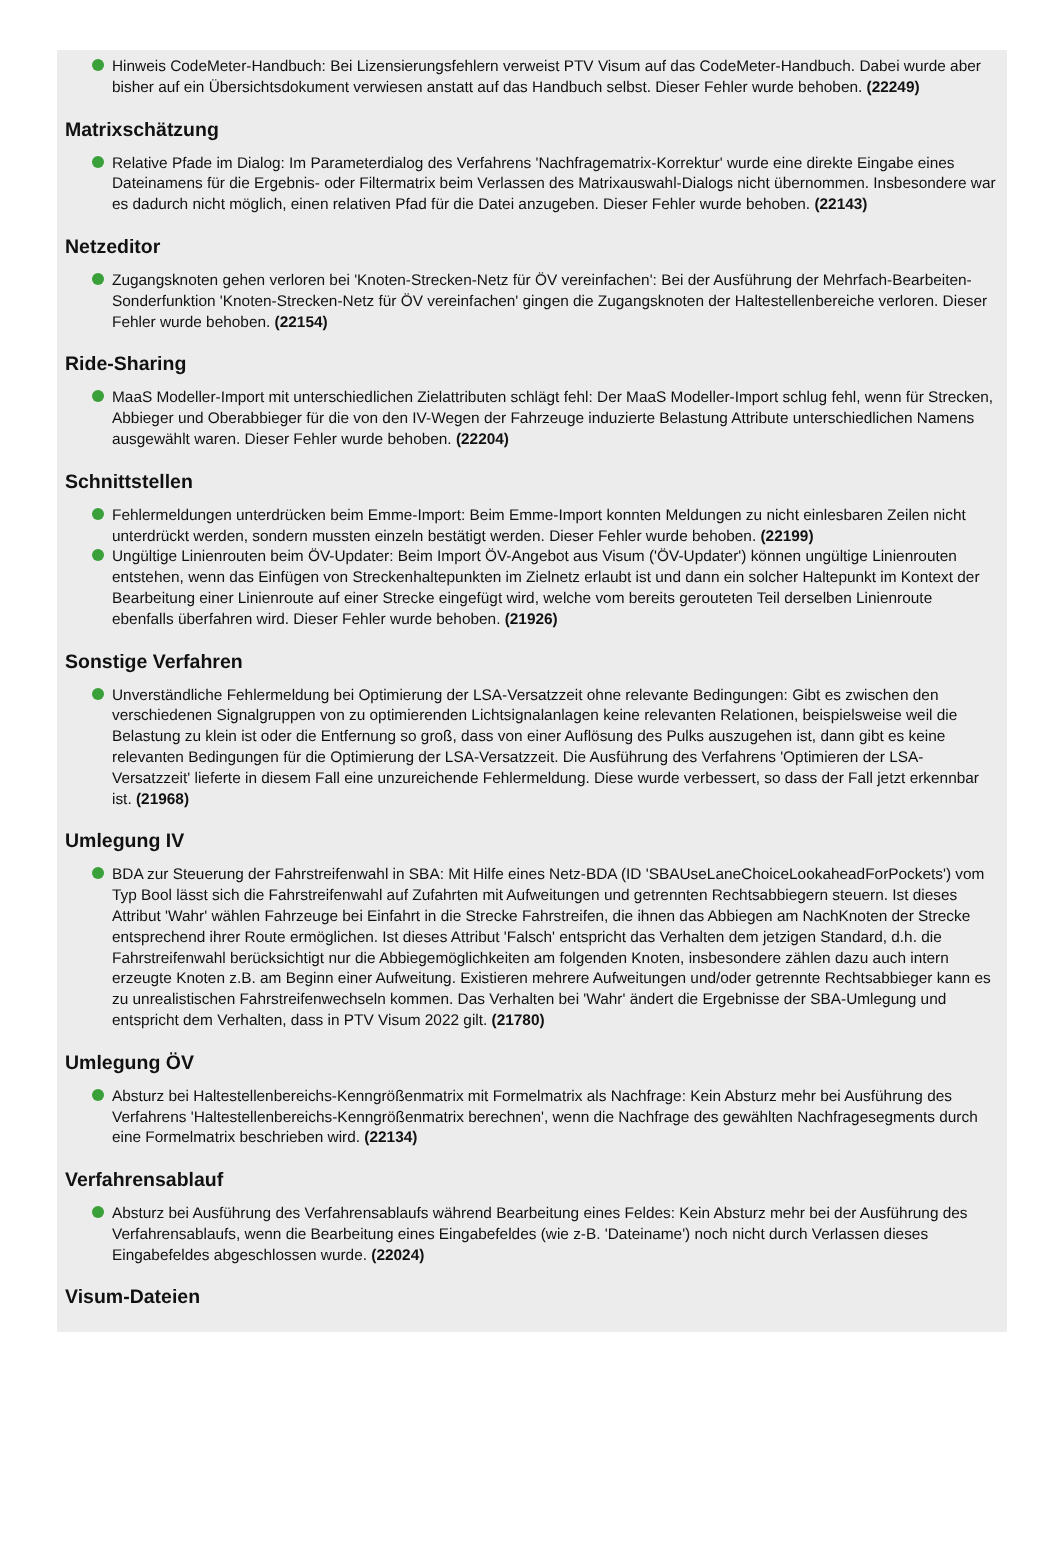Hinweis CodeMeter-Handbuch: Bei Lizensierungsfehlern verweist PTV Visum auf das CodeMeter-Handbuch. Dabei wurde aber bisher auf ein Übersichtsdokument verwiesen anstatt auf das Handbuch selbst. Dieser Fehler wurde behoben. (22249)
Matrixschätzung
Relative Pfade im Dialog: Im Parameterdialog des Verfahrens 'Nachfragematrix-Korrektur' wurde eine direkte Eingabe eines Dateinamens für die Ergebnis- oder Filtermatrix beim Verlassen des Matrixauswahl-Dialogs nicht übernommen. Insbesondere war es dadurch nicht möglich, einen relativen Pfad für die Datei anzugeben. Dieser Fehler wurde behoben. (22143)
Netzeditor
Zugangsknoten gehen verloren bei 'Knoten-Strecken-Netz für ÖV vereinfachen': Bei der Ausführung der Mehrfach-Bearbeiten-Sonderfunktion 'Knoten-Strecken-Netz für ÖV vereinfachen' gingen die Zugangsknoten der Haltestellenbereiche verloren. Dieser Fehler wurde behoben. (22154)
Ride-Sharing
MaaS Modeller-Import mit unterschiedlichen Zielattributen schlägt fehl: Der MaaS Modeller-Import schlug fehl, wenn für Strecken, Abbieger und Oberabbieger für die von den IV-Wegen der Fahrzeuge induzierte Belastung Attribute unterschiedlichen Namens ausgewählt waren. Dieser Fehler wurde behoben. (22204)
Schnittstellen
Fehlermeldungen unterdrücken beim Emme-Import: Beim Emme-Import konnten Meldungen zu nicht einlesbaren Zeilen nicht unterdrückt werden, sondern mussten einzeln bestätigt werden. Dieser Fehler wurde behoben. (22199)
Ungültige Linienrouten beim ÖV-Updater: Beim Import ÖV-Angebot aus Visum ('ÖV-Updater') können ungültige Linienrouten entstehen, wenn das Einfügen von Streckenhaltepunkten im Zielnetz erlaubt ist und dann ein solcher Haltepunkt im Kontext der Bearbeitung einer Linienroute auf einer Strecke eingefügt wird, welche vom bereits gerouteten Teil derselben Linienroute ebenfalls überfahren wird. Dieser Fehler wurde behoben. (21926)
Sonstige Verfahren
Unverständliche Fehlermeldung bei Optimierung der LSA-Versatzzeit ohne relevante Bedingungen: Gibt es zwischen den verschiedenen Signalgruppen von zu optimierenden Lichtsignalanlagen keine relevanten Relationen, beispielsweise weil die Belastung zu klein ist oder die Entfernung so groß, dass von einer Auflösung des Pulks auszugehen ist, dann gibt es keine relevanten Bedingungen für die Optimierung der LSA-Versatzzeit. Die Ausführung des Verfahrens 'Optimieren der LSA-Versatzzeit' lieferte in diesem Fall eine unzureichende Fehlermeldung. Diese wurde verbessert, so dass der Fall jetzt erkennbar ist. (21968)
Umlegung IV
BDA zur Steuerung der Fahrstreifenwahl in SBA: Mit Hilfe eines Netz-BDA (ID 'SBAUseLaneChoiceLookaheadForPockets') vom Typ Bool lässt sich die Fahrstreifenwahl auf Zufahrten mit Aufweitungen und getrennten Rechtsabbiegern steuern. Ist dieses Attribut 'Wahr' wählen Fahrzeuge bei Einfahrt in die Strecke Fahrstreifen, die ihnen das Abbiegen am NachKnoten der Strecke entsprechend ihrer Route ermöglichen. Ist dieses Attribut 'Falsch' entspricht das Verhalten dem jetzigen Standard, d.h. die Fahrstreifenwahl berücksichtigt nur die Abbiegemöglichkeiten am folgenden Knoten, insbesondere zählen dazu auch intern erzeugte Knoten z.B. am Beginn einer Aufweitung. Existieren mehrere Aufweitungen und/oder getrennte Rechtsabbieger kann es zu unrealistischen Fahrstreifenwechseln kommen. Das Verhalten bei 'Wahr' ändert die Ergebnisse der SBA-Umlegung und entspricht dem Verhalten, dass in PTV Visum 2022 gilt. (21780)
Umlegung ÖV
Absturz bei Haltestellenbereichs-Kenngrößenmatrix mit Formelmatrix als Nachfrage: Kein Absturz mehr bei Ausführung des Verfahrens 'Haltestellenbereichs-Kenngrößenmatrix berechnen', wenn die Nachfrage des gewählten Nachfragesegments durch eine Formelmatrix beschrieben wird. (22134)
Verfahrensablauf
Absturz bei Ausführung des Verfahrensablaufs während Bearbeitung eines Feldes: Kein Absturz mehr bei der Ausführung des Verfahrensablaufs, wenn die Bearbeitung eines Eingabefeldes (wie z-B. 'Dateiname') noch nicht durch Verlassen dieses Eingabefeldes abgeschlossen wurde. (22024)
Visum-Dateien